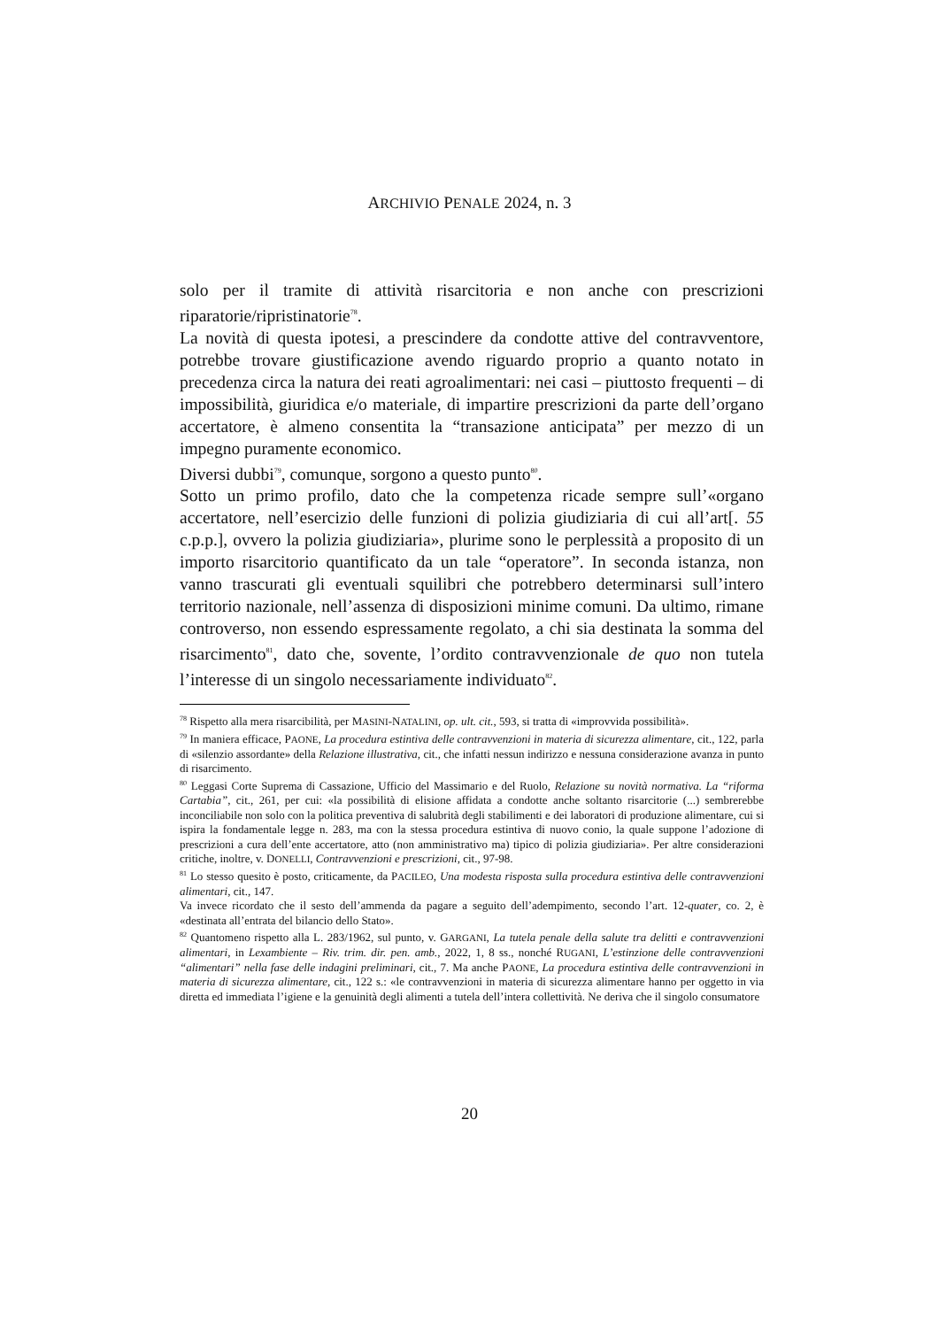ARCHIVIO PENALE 2024, n. 3
solo per il tramite di attività risarcitoria e non anche con prescrizioni riparatorie/ripristinatorie<sup>78</sup>.
La novità di questa ipotesi, a prescindere da condotte attive del contravventore, potrebbe trovare giustificazione avendo riguardo proprio a quanto notato in precedenza circa la natura dei reati agroalimentari: nei casi – piuttosto frequenti – di impossibilità, giuridica e/o materiale, di impartire prescrizioni da parte dell’organo accertatore, è almeno consentita la “transazione anticipata” per mezzo di un impegno puramente economico.
Diversi dubbi<sup>79</sup>, comunque, sorgono a questo punto<sup>80</sup>.
Sotto un primo profilo, dato che la competenza ricade sempre sull’«organo accertatore, nell’esercizio delle funzioni di polizia giudiziaria di cui all’art[. 55 c.p.p.], ovvero la polizia giudiziaria», plurime sono le perplessità a proposito di un importo risarcitorio quantificato da un tale “operatore”. In seconda istanza, non vanno trascurati gli eventuali squilibri che potrebbero determinarsi sull’intero territorio nazionale, nell’assenza di disposizioni minime comuni. Da ultimo, rimane controverso, non essendo espressamente regolato, a chi sia destinata la somma del risarcimento<sup>81</sup>, dato che, sovente, l’ordito contravvenzionale de quo non tutela l’interesse di un singolo necessariamente individuato<sup>82</sup>.
<sup>78</sup> Rispetto alla mera risarcibilità, per MASINI-NATALINI, op. ult. cit., 593, si tratta di «improvvida possibilità».
<sup>79</sup> In maniera efficace, PAONE, La procedura estintiva delle contravvenzioni in materia di sicurezza alimentare, cit., 122, parla di «silenzio assordante» della Relazione illustrativa, cit., che infatti nessun indirizzo e nessuna considerazione avanza in punto di risarcimento.
<sup>80</sup> Leggasi Corte Suprema di Cassazione, Ufficio del Massimario e del Ruolo, Relazione su novità normativa. La “riforma Cartabia”, cit., 261, per cui: «la possibilità di elisione affidata a condotte anche soltanto risarcitorie (...) sembrerebbe inconciliabile non solo con la politica preventiva di salubrità degli stabilimenti e dei laboratori di produzione alimentare, cui si ispira la fondamentale legge n. 283, ma con la stessa procedura estintiva di nuovo conio, la quale suppone l’adozione di prescrizioni a cura dell’ente accertatore, atto (non amministrativo ma) tipico di polizia giudiziaria». Per altre considerazioni critiche, inoltre, v. DONELLI, Contravvenzioni e prescrizioni, cit., 97-98.
<sup>81</sup> Lo stesso quesito è posto, criticamente, da PACILEO, Una modesta risposta sulla procedura estintiva delle contravvenzioni alimentari, cit., 147.
Va invece ricordato che il sesto dell’ammenda da pagare a seguito dell’adempimento, secondo l’art. 12-quater, co. 2, è «destinata all’entrata del bilancio dello Stato».
<sup>82</sup> Quantomeno rispetto alla L. 283/1962, sul punto, v. GARGANI, La tutela penale della salute tra delitti e contravvenzioni alimentari, in Lexambiente – Riv. trim. dir. pen. amb., 2022, 1, 8 ss., nonché RUGANI, L’estinzione delle contravvenzioni “alimentari” nella fase delle indagini preliminari, cit., 7. Ma anche PAONE, La procedura estintiva delle contravvenzioni in materia di sicurezza alimentare, cit., 122 s.: «le contravvenzioni in materia di sicurezza alimentare hanno per oggetto in via diretta ed immediata l’igiene e la genuinità degli alimenti a tutela dell’intera collettività. Ne deriva che il singolo consumatore
20